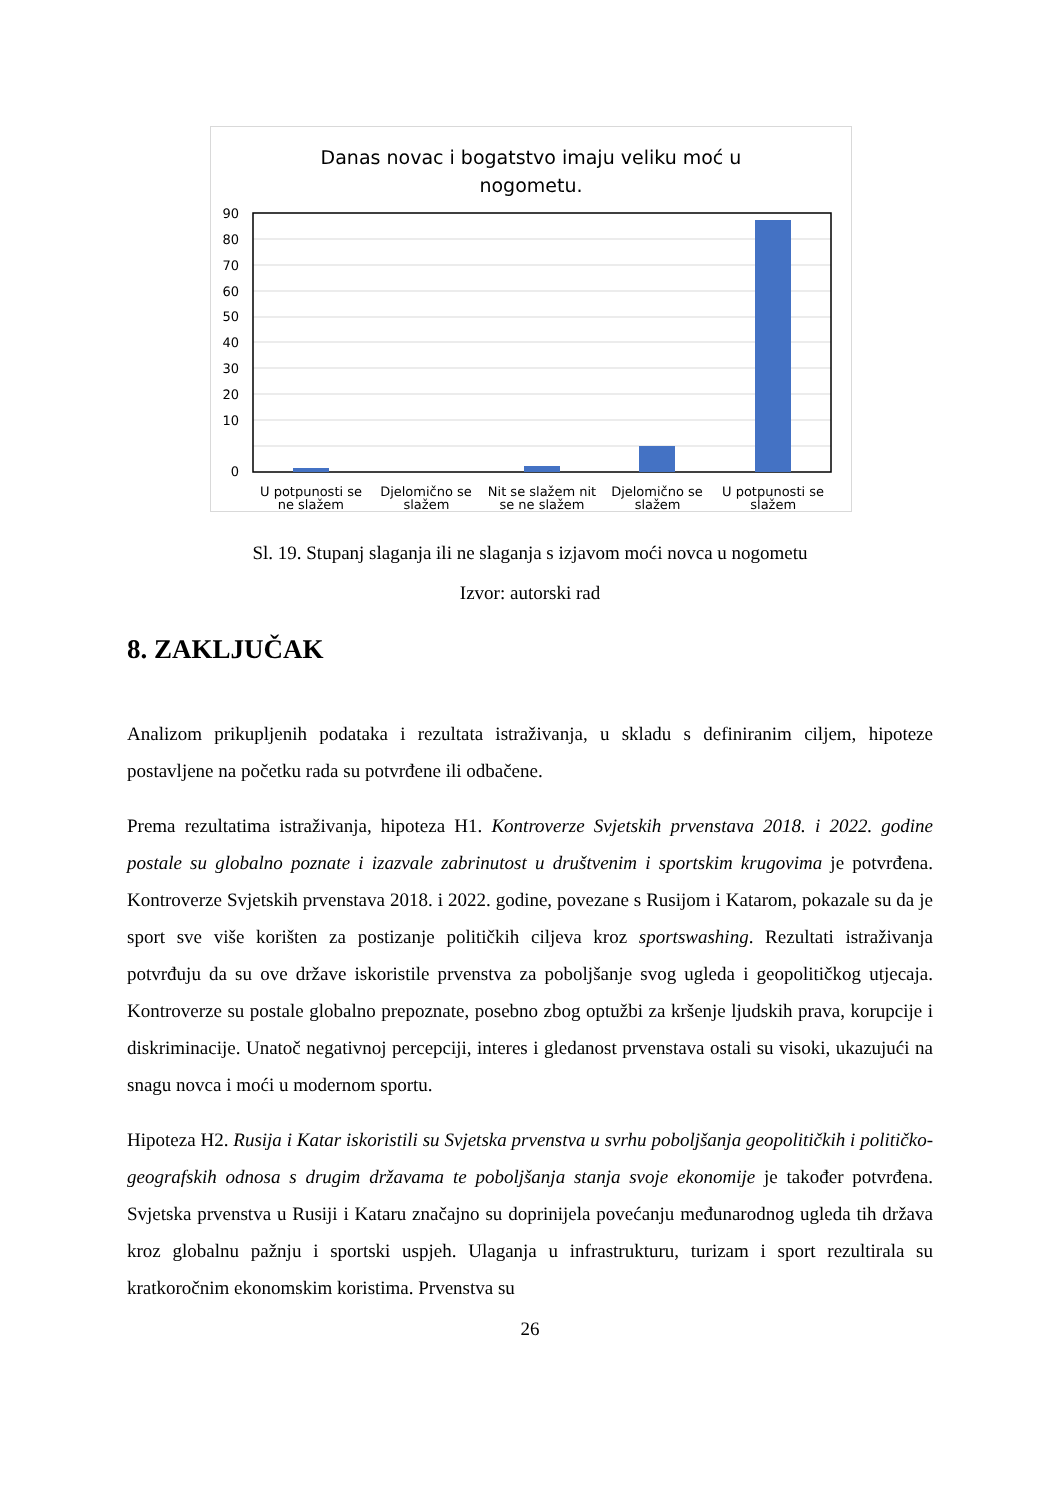Danas novac i bogatstvo imaju veliku moć u
nogometu.
90
80
70
60
50
40
30
20
10
0
U potpunosti se
Djelomično se
Nit se slažem nit
Djelomično se
U potpunosti se
ne slažem slažem se ne slažem slažem slažem
Sl. 19. Stupanj slaganja ili ne slaganja s izjavom moći novca u nogometu
Izvor: autorski rad
8. ZAKLJUČAK
Analizom prikupljenih podataka i rezultata istraživanja, u skladu s definiranim ciljem, hipoteze postavljene na početku rada su potvrđene ili odbačene.
Prema rezultatima istraživanja, hipoteza H1. Kontroverze Svjetskih prvenstava 2018. i 2022. godine postale su globalno poznate i izazvale zabrinutost u društvenim i sportskim krugovima je potvrđena. Kontroverze Svjetskih prvenstava 2018. i 2022. godine, povezane s Rusijom i Katarom, pokazale su da je sport sve više korišten za postizanje političkih ciljeva kroz sportswashing. Rezultati istraživanja potvrđuju da su ove države iskoristile prvenstva za poboljšanje svog ugleda i geopolitičkog utjecaja. Kontroverze su postale globalno prepoznate, posebno zbog optužbi za kršenje ljudskih prava, korupcije i diskriminacije. Unatoč negativnoj percepciji, interes i gledanost prvenstava ostali su visoki, ukazujući na snagu novca i moći u modernom sportu.
Hipoteza H2. Rusija i Katar iskoristili su Svjetska prvenstva u svrhu poboljšanja geopolitičkih i političko-geografskih odnosa s drugim državama te poboljšanja stanja svoje ekonomije je također potvrđena. Svjetska prvenstva u Rusiji i Kataru značajno su doprinijela povećanju međunarodnog ugleda tih država kroz globalnu pažnju i sportski uspjeh. Ulaganja u infrastrukturu, turizam i sport rezultirala su kratkoročnim ekonomskim koristima. Prvenstva su
26